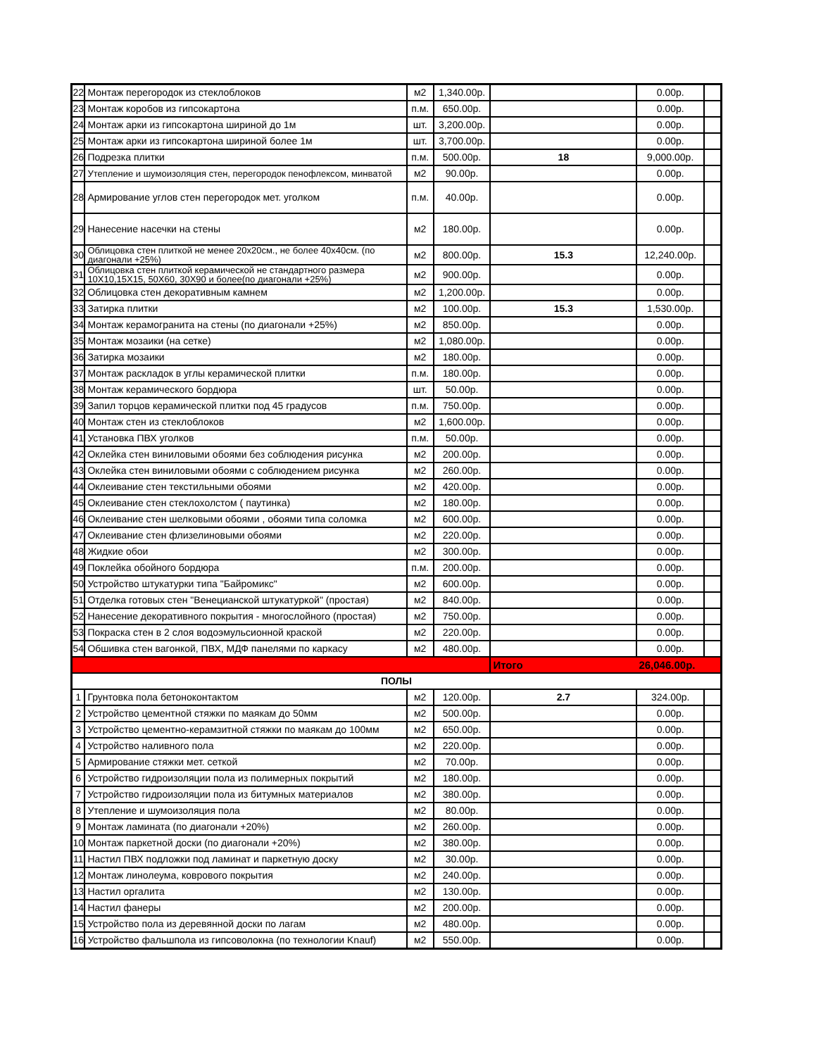| 22 | Монтаж перегородок из стеклоблоков | м2 | 1,340.00р. | | 0.00р. | |
| 23 | Монтаж коробов из гипсокартона | п.м. | 650.00р. | | 0.00р. | |
| 24 | Монтаж арки из гипсокартона шириной до 1м | шт. | 3,200.00р. | | 0.00р. | |
| 25 | Монтаж арки из гипсокартона шириной более 1м | шт. | 3,700.00р. | | 0.00р. | |
| 26 | Подрезка плитки | п.м. | 500.00р. | 18 | 9,000.00р. | |
| 27 | Утепление и шумоизоляция стен, перегородок пенофлексом, минватой | м2 | 90.00р. | | 0.00р. | |
| 28 | Армирование углов стен перегородок мет. уголком | п.м. | 40.00р. | | 0.00р. | |
| 29 | Нанесение насечки на стены | м2 | 180.00р. | | 0.00р. | |
| 30 | Облицовка стен плиткой не менее 20х20см., не более 40х40см. (по диагонали +25%) | м2 | 800.00р. | 15.3 | 12,240.00р. | |
| 31 | Облицовка стен плиткой керамической не стандартного размера 10Х10,15Х15, 50Х60, 30Х90 и более(по диагонали +25%) | м2 | 900.00р. | | 0.00р. | |
| 32 | Облицовка стен декоративным камнем | м2 | 1,200.00р. | | 0.00р. | |
| 33 | Затирка плитки | м2 | 100.00р. | 15.3 | 1,530.00р. | |
| 34 | Монтаж керамогранита на стены (по диагонали +25%) | м2 | 850.00р. | | 0.00р. | |
| 35 | Монтаж мозаики (на сетке) | м2 | 1,080.00р. | | 0.00р. | |
| 36 | Затирка мозаики | м2 | 180.00р. | | 0.00р. | |
| 37 | Монтаж раскладок в углы керамической плитки | п.м. | 180.00р. | | 0.00р. | |
| 38 | Монтаж керамического бордюра | шт. | 50.00р. | | 0.00р. | |
| 39 | Запил торцов керамической плитки под 45 градусов | п.м. | 750.00р. | | 0.00р. | |
| 40 | Монтаж стен из стеклоблоков | м2 | 1,600.00р. | | 0.00р. | |
| 41 | Установка ПВХ уголков | п.м. | 50.00р. | | 0.00р. | |
| 42 | Оклейка стен виниловыми обоями без соблюдения рисунка | м2 | 200.00р. | | 0.00р. | |
| 43 | Оклейка стен виниловыми обоями с соблюдением рисунка | м2 | 260.00р. | | 0.00р. | |
| 44 | Оклеивание стен текстильными обоями | м2 | 420.00р. | | 0.00р. | |
| 45 | Оклеивание стен стеклохолстом ( паутинка) | м2 | 180.00р. | | 0.00р. | |
| 46 | Оклеивание стен шелковыми обоями , обоями типа соломка | м2 | 600.00р. | | 0.00р. | |
| 47 | Оклеивание стен флизелиновыми обоями | м2 | 220.00р. | | 0.00р. | |
| 48 | Жидкие обои | м2 | 300.00р. | | 0.00р. | |
| 49 | Поклейка обойного бордюра | п.м. | 200.00р. | | 0.00р. | |
| 50 | Устройство штукатурки типа "Байромикс" | м2 | 600.00р. | | 0.00р. | |
| 51 | Отделка готовых стен "Венецианской штукатуркой" (простая) | м2 | 840.00р. | | 0.00р. | |
| 52 | Нанесение декоративного покрытия - многослойного (простая) | м2 | 750.00р. | | 0.00р. | |
| 53 | Покраска стен в 2 слоя водоэмульсионной краской | м2 | 220.00р. | | 0.00р. | |
| 54 | Обшивка стен вагонкой, ПВХ, МДФ панелями по каркасу | м2 | 480.00р. | | 0.00р. | |
| | | | | Итого | 26,046.00р. | |
| ПОЛЫ | | | | | | |
| 1 | Грунтовка пола бетоноконтактом | м2 | 120.00р. | 2.7 | 324.00р. | |
| 2 | Устройство цементной стяжки по маякам до 50мм | м2 | 500.00р. | | 0.00р. | |
| 3 | Устройство цементно-керамзитной стяжки по маякам до 100мм | м2 | 650.00р. | | 0.00р. | |
| 4 | Устройство наливного пола | м2 | 220.00р. | | 0.00р. | |
| 5 | Армирование стяжки мет. сеткой | м2 | 70.00р. | | 0.00р. | |
| 6 | Устройство гидроизоляции пола из полимерных покрытий | м2 | 180.00р. | | 0.00р. | |
| 7 | Устройство гидроизоляции пола из битумных материалов | м2 | 380.00р. | | 0.00р. | |
| 8 | Утепление и шумоизоляция пола | м2 | 80.00р. | | 0.00р. | |
| 9 | Монтаж ламината (по диагонали +20%) | м2 | 260.00р. | | 0.00р. | |
| 10 | Монтаж паркетной доски (по диагонали +20%) | м2 | 380.00р. | | 0.00р. | |
| 11 | Настил ПВХ подложки под ламинат и паркетную доску | м2 | 30.00р. | | 0.00р. | |
| 12 | Монтаж линолеума, коврового покрытия | м2 | 240.00р. | | 0.00р. | |
| 13 | Настил оргалита | м2 | 130.00р. | | 0.00р. | |
| 14 | Настил фанеры | м2 | 200.00р. | | 0.00р. | |
| 15 | Устройство пола из деревянной доски по лагам | м2 | 480.00р. | | 0.00р. | |
| 16 | Устройство фальшпола из гипсоволокна (по технологии Knauf) | м2 | 550.00р. | | 0.00р. | |